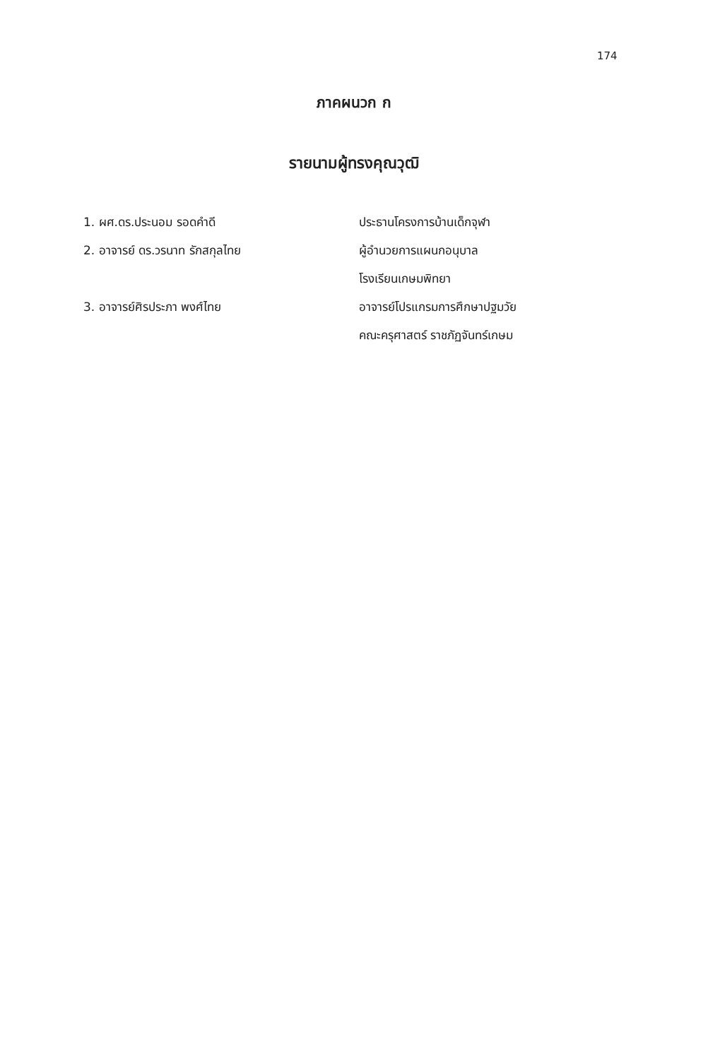174
ภาคผนวก ก
รายนามผู้ทรงคุณวุฒิ
| 1. ผศ.ดร.ประนอม รอดคำดี | ประธานโครงการบ้านเด็กจุฬา |
| 2. อาจารย์ ดร.วรนาท รักสกุลไทย | ผู้อำนวยการแผนกอนุบาล |
| | โรงเรียนเกษมพิทยา |
| 3. อาจารย์ศิรประภา พงศ์ไทย | อาจารย์โปรแกรมการศึกษาปฐมวัย |
| | คณะครุศาสตร์ ราชภัฏจันทร์เกษม |